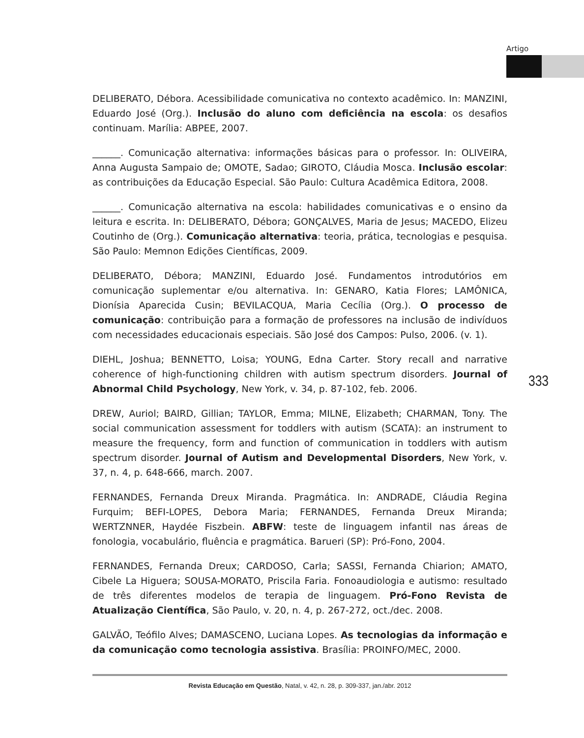Artigo
DELIBERATO, Débora. Acessibilidade comunicativa no contexto acadêmico. In: MANZINI, Eduardo José (Org.). Inclusão do aluno com deficiência na escola: os desafios continuam. Marília: ABPEE, 2007.
______. Comunicação alternativa: informações básicas para o professor. In: OLIVEIRA, Anna Augusta Sampaio de; OMOTE, Sadao; GIROTO, Cláudia Mosca. Inclusão escolar: as contribuições da Educação Especial. São Paulo: Cultura Acadêmica Editora, 2008.
______. Comunicação alternativa na escola: habilidades comunicativas e o ensino da leitura e escrita. In: DELIBERATO, Débora; GONÇALVES, Maria de Jesus; MACEDO, Elizeu Coutinho de (Org.). Comunicação alternativa: teoria, prática, tecnologias e pesquisa. São Paulo: Memnon Edições Científicas, 2009.
DELIBERATO, Débora; MANZINI, Eduardo José. Fundamentos introdutórios em comunicação suplementar e/ou alternativa. In: GENARO, Katia Flores; LAMÔNICA, Dionísia Aparecida Cusin; BEVILACQUA, Maria Cecília (Org.). O processo de comunicação: contribuição para a formação de professores na inclusão de indivíduos com necessidades educacionais especiais. São José dos Campos: Pulso, 2006. (v. 1).
DIEHL, Joshua; BENNETTO, Loisa; YOUNG, Edna Carter. Story recall and narrative coherence of high-functioning children with autism spectrum disorders. Journal of Abnormal Child Psychology, New York, v. 34, p. 87-102, feb. 2006.
DREW, Auriol; BAIRD, Gillian; TAYLOR, Emma; MILNE, Elizabeth; CHARMAN, Tony. The social communication assessment for toddlers with autism (SCATA): an instrument to measure the frequency, form and function of communication in toddlers with autism spectrum disorder. Journal of Autism and Developmental Disorders, New York, v. 37, n. 4, p. 648-666, march. 2007.
FERNANDES, Fernanda Dreux Miranda. Pragmática. In: ANDRADE, Cláudia Regina Furquim; BEFI-LOPES, Debora Maria; FERNANDES, Fernanda Dreux Miranda; WERTZNNER, Haydée Fiszbein. ABFW: teste de linguagem infantil nas áreas de fonologia, vocabulário, fluência e pragmática. Barueri (SP): Pró-Fono, 2004.
FERNANDES, Fernanda Dreux; CARDOSO, Carla; SASSI, Fernanda Chiarion; AMATO, Cibele La Higuera; SOUSA-MORATO, Priscila Faria. Fonoaudiologia e autismo: resultado de três diferentes modelos de terapia de linguagem. Pró-Fono Revista de Atualização Científica, São Paulo, v. 20, n. 4, p. 267-272, oct./dec. 2008.
GALVÃO, Teófilo Alves; DAMASCENO, Luciana Lopes. As tecnologias da informação e da comunicação como tecnologia assistiva. Brasília: PROINFO/MEC, 2000.
333
Revista Educação em Questão, Natal, v. 42, n. 28, p. 309-337, jan./abr. 2012